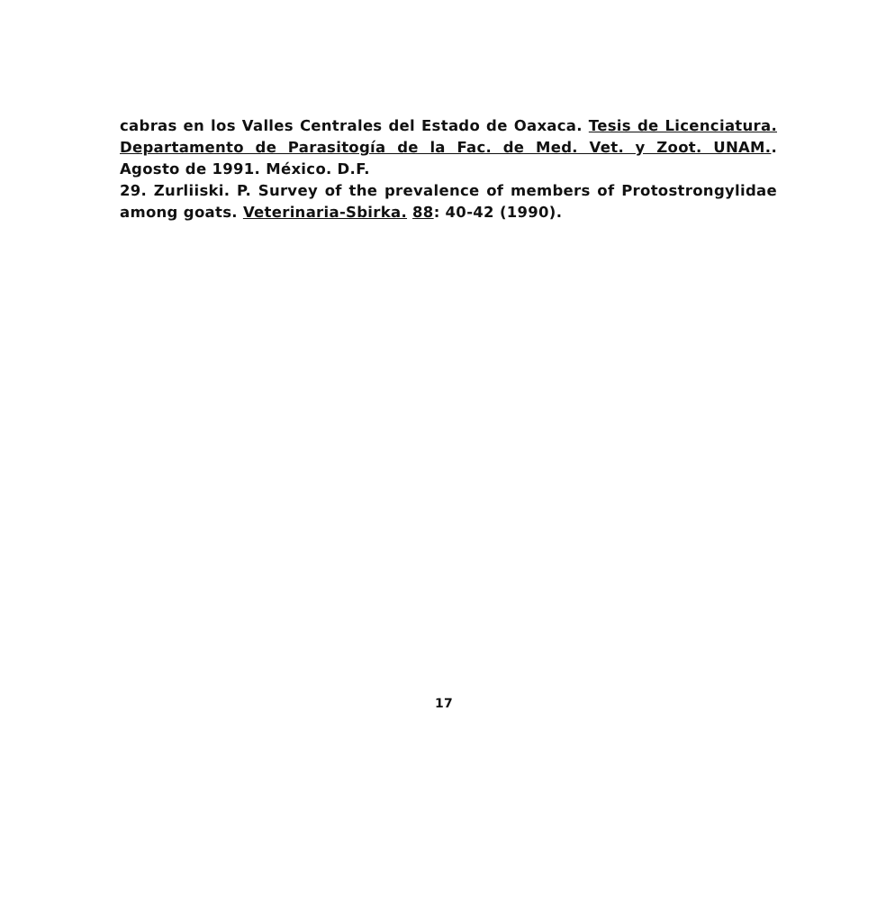cabras en los Valles Centrales del Estado de Oaxaca. Tesis de Licenciatura. Departamento de Parasitogía de la Fac. de Med. Vet. y Zoot. UNAM.. Agosto de 1991. México. D.F.
29. Zurliiski. P. Survey of the prevalence of members of Protostrongylidae among goats. Veterinaria-Sbirka. 88: 40-42 (1990).
17